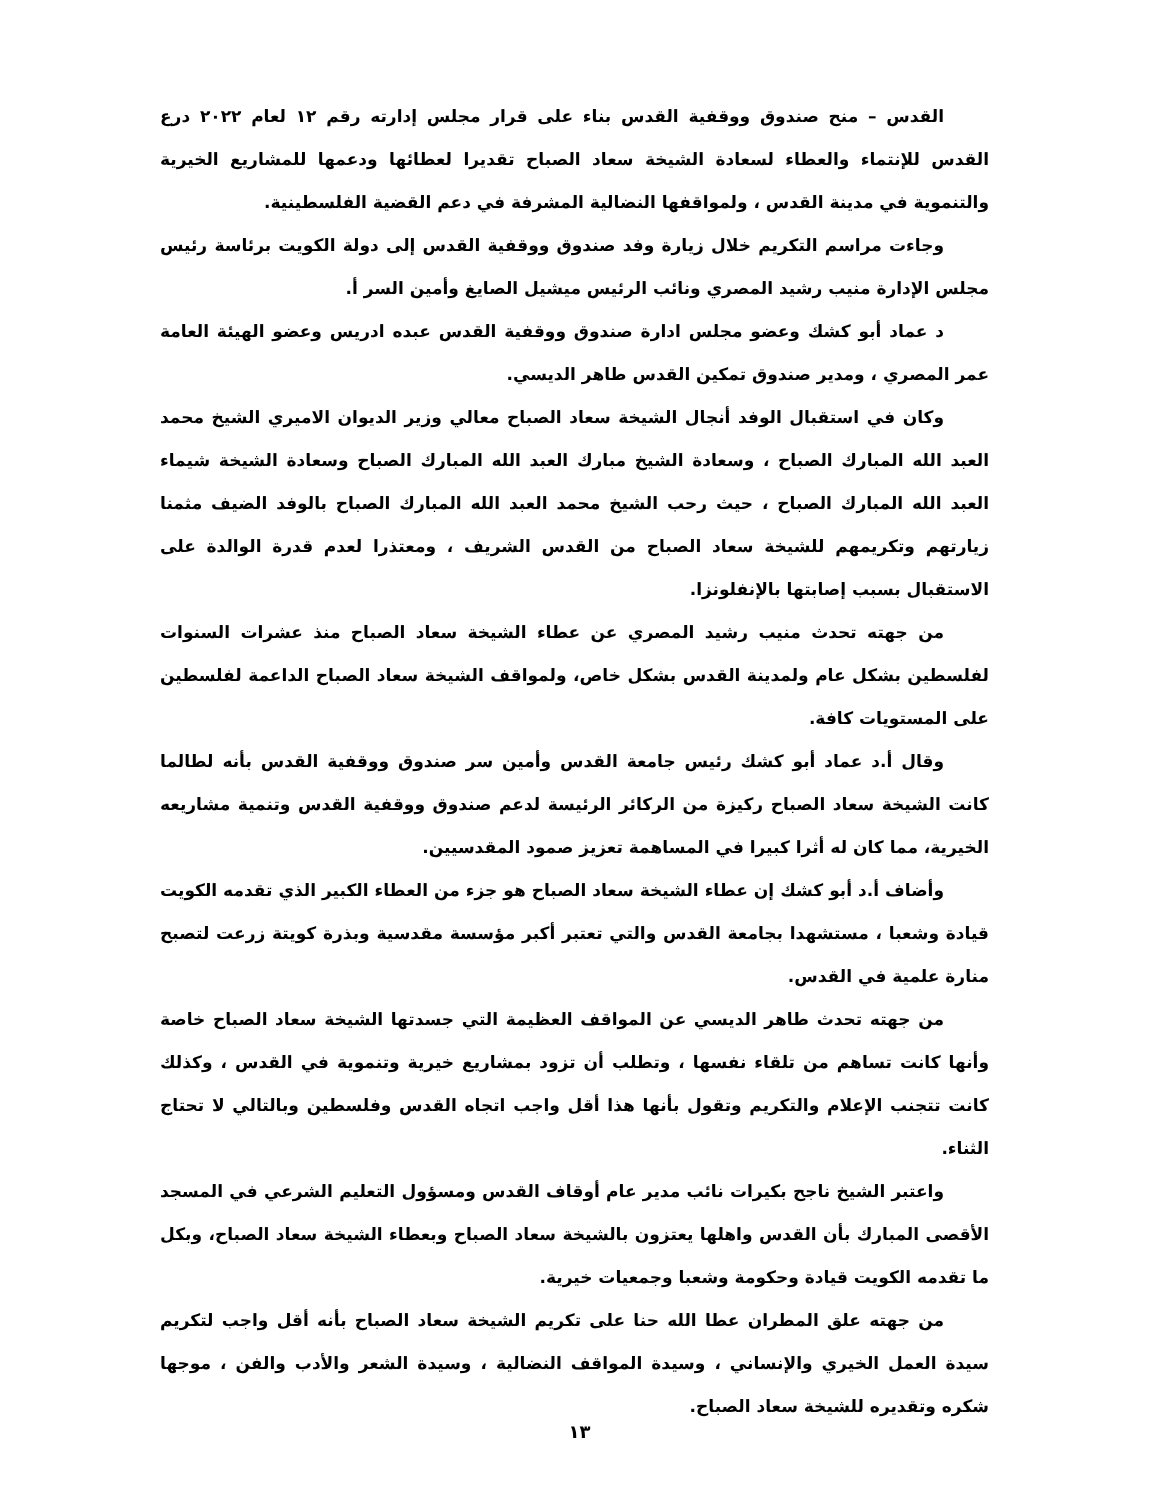القدس – منح صندوق ووقفية القدس بناء على قرار مجلس إدارته رقم ١٢ لعام ٢٠٢٢ درع القدس للإنتماء والعطاء لسعادة الشيخة سعاد الصباح تقديرا لعطائها ودعمها للمشاريع الخيرية والتنموية في مدينة القدس ، ولمواقفها النضالية المشرفة في دعم القضية الفلسطينية.
وجاءت مراسم التكريم خلال زيارة وفد صندوق ووقفية القدس إلى دولة الكويت برئاسة رئيس مجلس الإدارة منيب رشيد المصري ونائب الرئيس ميشيل الصايغ وأمين السر أ.
د عماد أبو كشك وعضو مجلس ادارة صندوق ووقفية القدس عبده ادريس وعضو الهيئة العامة عمر المصري ، ومدير صندوق تمكين القدس طاهر الديسي.
وكان في استقبال الوفد أنجال الشيخة سعاد الصباح معالي وزير الديوان الاميري الشيخ محمد العبد الله المبارك الصباح ، وسعادة الشيخ مبارك العبد الله المبارك الصباح وسعادة الشيخة شيماء العبد الله المبارك الصباح ، حيث رحب الشيخ محمد العبد الله المبارك الصباح بالوفد الضيف مثمنا زيارتهم وتكريمهم للشيخة سعاد الصباح من القدس الشريف ، ومعتذرا لعدم قدرة الوالدة على الاستقبال بسبب إصابتها بالإنفلونزا.
من جهته تحدث منيب رشيد المصري عن عطاء الشيخة سعاد الصباح منذ عشرات السنوات لفلسطين بشكل عام ولمدينة القدس بشكل خاص، ولمواقف الشيخة سعاد الصباح الداعمة لفلسطين على المستويات كافة.
وقال أ.د عماد أبو كشك رئيس جامعة القدس وأمين سر صندوق ووقفية القدس بأنه لطالما كانت الشيخة سعاد الصباح ركيزة من الركائر الرئيسة لدعم صندوق ووقفية القدس وتنمية مشاريعه الخيرية، مما كان له أثرا كبيرا في المساهمة تعزيز صمود المقدسيين.
وأضاف أ.د أبو كشك إن عطاء الشيخة سعاد الصباح هو جزء من العطاء الكبير الذي تقدمه الكويت قيادة وشعبا ، مستشهدا بجامعة القدس والتي تعتبر أكبر مؤسسة مقدسية وبذرة كويتة زرعت لتصبح منارة علمية في القدس.
من جهته تحدث طاهر الديسي عن المواقف العظيمة التي جسدتها الشيخة سعاد الصباح خاصة وأنها كانت تساهم من تلقاء نفسها ، وتطلب أن تزود بمشاريع خيرية وتنموية في القدس ، وكذلك كانت تتجنب الإعلام والتكريم وتقول بأنها هذا أقل واجب اتجاه القدس وفلسطين وبالتالي لا تحتاج الثناء.
واعتبر الشيخ ناجح بكيرات نائب مدير عام أوقاف القدس ومسؤول التعليم الشرعي في المسجد الأقصى المبارك بأن القدس واهلها يعتزون بالشيخة سعاد الصباح وبعطاء الشيخة سعاد الصباح، وبكل ما تقدمه الكويت قيادة وحكومة وشعبا وجمعيات خيرية.
من جهته علق المطران عطا الله حنا على تكريم الشيخة سعاد الصباح بأنه أقل واجب لتكريم سيدة العمل الخيري والإنساني ، وسيدة المواقف النضالية ، وسيدة الشعر والأدب والفن ، موجها شكره وتقديره للشيخة سعاد الصباح.
١٣